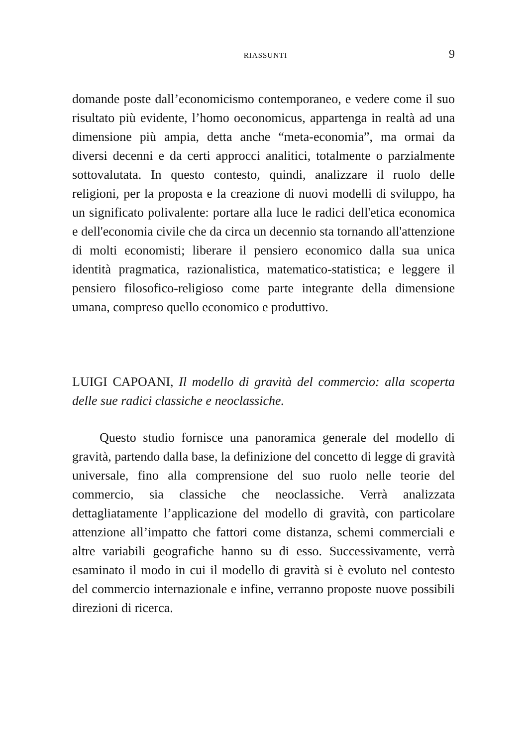RIASSUNTI 9
domande poste dall’economicismo contemporaneo, e vedere come il suo risultato più evidente, l’homo oeconomicus, appartenga in realtà ad una dimensione più ampia, detta anche “meta-economia”, ma ormai da diversi decenni e da certi approcci analitici, totalmente o parzialmente sottovalutata. In questo contesto, quindi, analizzare il ruolo delle religioni, per la proposta e la creazione di nuovi modelli di sviluppo, ha un significato polivalente: portare alla luce le radici dell'etica economica e dell'economia civile che da circa un decennio sta tornando all'attenzione di molti economisti; liberare il pensiero economico dalla sua unica identità pragmatica, razionalistica, matematico-statistica; e leggere il pensiero filosofico-religioso come parte integrante della dimensione umana, compreso quello economico e produttivo.
LUIGI CAPOANI, Il modello di gravità del commercio: alla scoperta delle sue radici classiche e neoclassiche.
Questo studio fornisce una panoramica generale del modello di gravità, partendo dalla base, la definizione del concetto di legge di gravità universale, fino alla comprensione del suo ruolo nelle teorie del commercio, sia classiche che neoclassiche. Verrà analizzata dettagliatamente l’applicazione del modello di gravità, con particolare attenzione all’impatto che fattori come distanza, schemi commerciali e altre variabili geografiche hanno su di esso. Successivamente, verrà esaminato il modo in cui il modello di gravità si è evoluto nel contesto del commercio internazionale e infine, verranno proposte nuove possibili direzioni di ricerca.